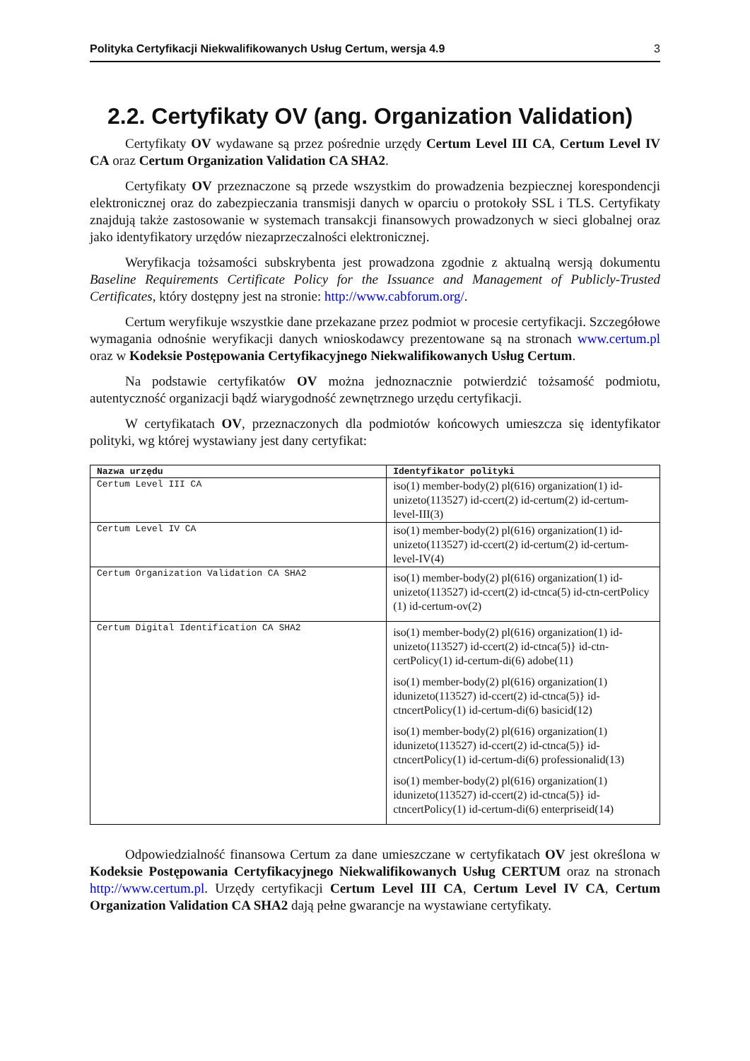Polityka Certyfikacji Niekwalifikowanych Usług Certum, wersja 4.9 3
2.2. Certyfikaty OV (ang. Organization Validation)
Certyfikaty OV wydawane są przez pośrednie urzędy Certum Level III CA, Certum Level IV CA oraz Certum Organization Validation CA SHA2.
Certyfikaty OV przeznaczone są przede wszystkim do prowadzenia bezpiecznej korespondencji elektronicznej oraz do zabezpieczania transmisji danych w oparciu o protokoły SSL i TLS. Certyfikaty znajdują także zastosowanie w systemach transakcji finansowych prowadzonych w sieci globalnej oraz jako identyfikatory urzędów niezaprzeczalności elektronicznej.
Weryfikacja tożsamości subskrybenta jest prowadzona zgodnie z aktualną wersją dokumentu Baseline Requirements Certificate Policy for the Issuance and Management of Publicly-Trusted Certificates, który dostępny jest na stronie: http://www.cabforum.org/.
Certum weryfikuje wszystkie dane przekazane przez podmiot w procesie certyfikacji. Szczegółowe wymagania odnośnie weryfikacji danych wnioskodawcy prezentowane są na stronach www.certum.pl oraz w Kodeksie Postępowania Certyfikacyjnego Niekwalifikowanych Usług Certum.
Na podstawie certyfikatów OV można jednoznacznie potwierdzić tożsamość podmiotu, autentyczność organizacji bądź wiarygodność zewnętrznego urzędu certyfikacji.
W certyfikatach OV, przeznaczonych dla podmiotów końcowych umieszcza się identyfikator polityki, wg której wystawiany jest dany certyfikat:
| Nazwa urzędu | Identyfikator polityki |
| --- | --- |
| Certum Level III CA | iso(1) member-body(2) pl(616) organization(1) id-unizeto(113527) id-ccert(2) id-certum(2) id-certum-level-III(3) |
| Certum Level IV CA | iso(1) member-body(2) pl(616) organization(1) id-unizeto(113527) id-ccert(2) id-certum(2) id-certum-level-IV(4) |
| Certum Organization Validation CA SHA2 | iso(1) member-body(2) pl(616) organization(1) id-unizeto(113527) id-ccert(2) id-ctnca(5) id-ctn-certPolicy (1) id-certum-ov(2) |
| Certum Digital Identification CA SHA2 | iso(1) member-body(2) pl(616) organization(1) id-unizeto(113527) id-ccert(2) id-ctnca(5)} id-ctn-certPolicy(1) id-certum-di(6) adobe(11) iso(1) member-body(2) pl(616) organization(1) idunizeto(113527) id-ccert(2) id-ctnca(5)} id-ctncertPolicy(1) id-certum-di(6) basicid(12) iso(1) member-body(2) pl(616) organization(1) idunizeto(113527) id-ccert(2) id-ctnca(5)} id-ctncertPolicy(1) id-certum-di(6) professionalid(13) iso(1) member-body(2) pl(616) organization(1) idunizeto(113527) id-ccert(2) id-ctnca(5)} id-ctncertPolicy(1) id-certum-di(6) enterpriseid(14) |
Odpowiedzialność finansowa Certum za dane umieszczane w certyfikatach OV jest określona w Kodeksie Postępowania Certyfikacyjnego Niekwalifikowanych Usług CERTUM oraz na stronach http://www.certum.pl. Urzędy certyfikacji Certum Level III CA, Certum Level IV CA, Certum Organization Validation CA SHA2 dają pełne gwarancje na wystawiane certyfikaty.